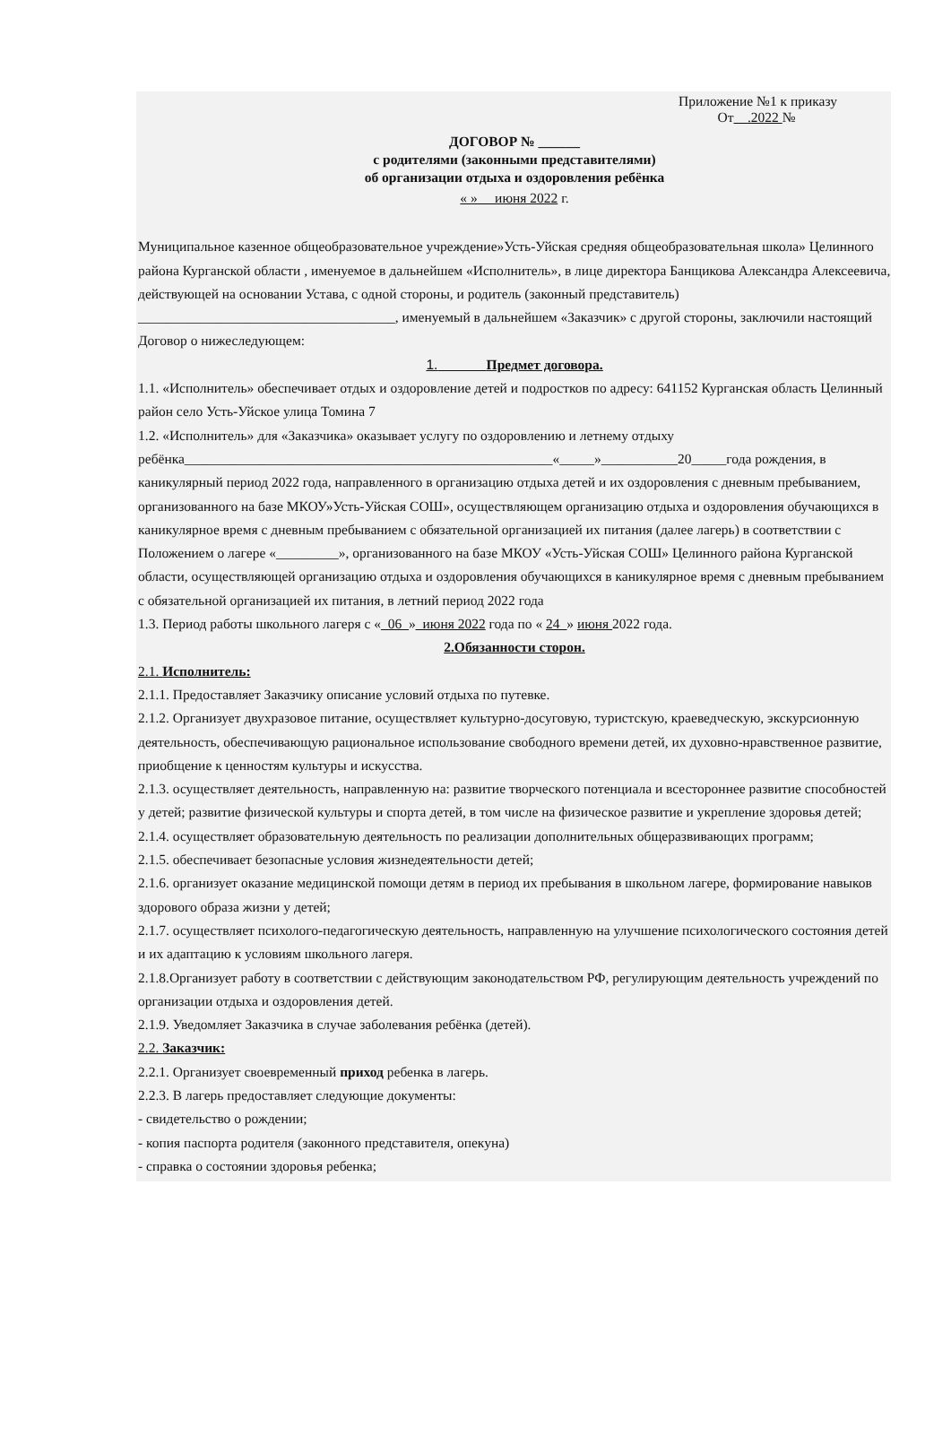Приложение №1 к приказу
От .2022 №
ДОГОВОР № ______
с родителями (законными представителями)
об организации отдыха и оздоровления ребёнка
« » __июня 2022 г.
Муниципальное казенное общеобразовательное учреждение»Усть-Уйская средняя общеобразовательная школа» Целинного района Курганской области , именуемое в дальнейшем «Исполнитель», в лице директора Банщикова Александра Алексеевича, действующей на основании Устава, с одной стороны, и родитель (законный представитель) _____________________________________, именуемый в дальнейшем «Заказчик» с другой стороны, заключили настоящий Договор о нижеследующем:
1. Предмет договора.
1.1. «Исполнитель» обеспечивает отдых и оздоровление детей и подростков по адресу: 641152 Курганская область Целинный район село Усть-Уйское улица Томина 7
1.2. «Исполнитель» для «Заказчика» оказывает услугу по оздоровлению и летнему отдыху ребёнка_____________________________________________________«_____»___________20_____года рождения, в каникулярный период 2022 года, направленного в организацию отдыха детей и их оздоровления с дневным пребыванием, организованного на базе МКОУ»Усть-Уйская СОШ», осуществляющем организацию отдыха и оздоровления обучающихся в каникулярное время с дневным пребыванием с обязательной организацией их питания (далее лагерь) в соответствии с Положением о лагере «_________», организованного на базе МКОУ «Усть-Уйская СОШ» Целинного района Курганской области, осуществляющей организацию отдыха и оздоровления обучающихся в каникулярное время с дневным пребыванием с обязательной организацией их питания, в летний период 2022 года
1.3. Период работы школьного лагеря с «_06_»_июня 2022 года по « 24_» июня 2022 года.
2.Обязанности сторон.
2.1. Исполнитель:
2.1.1. Предоставляет Заказчику описание условий отдыха по путевке.
2.1.2. Организует двухразовое питание, осуществляет культурно-досуговую, туристскую, краеведческую, экскурсионную деятельность, обеспечивающую рациональное использование свободного времени детей, их духовно-нравственное развитие, приобщение к ценностям культуры и искусства.
2.1.3. осуществляет деятельность, направленную на: развитие творческого потенциала и всестороннее развитие способностей у детей; развитие физической культуры и спорта детей, в том числе на физическое развитие и укрепление здоровья детей;
2.1.4. осуществляет образовательную деятельность по реализации дополнительных общеразвивающих программ;
2.1.5. обеспечивает безопасные условия жизнедеятельности детей;
2.1.6. организует оказание медицинской помощи детям в период их пребывания в школьном лагере, формирование навыков здорового образа жизни у детей;
2.1.7. осуществляет психолого-педагогическую деятельность, направленную на улучшение психологического состояния детей и их адаптацию к условиям школьного лагеря.
2.1.8.Организует работу в соответствии с действующим законодательством РФ, регулирующим деятельность учреждений по организации отдыха и оздоровления детей.
2.1.9. Уведомляет Заказчика в случае заболевания ребёнка (детей).
2.2. Заказчик:
2.2.1. Организует своевременный приход ребенка в лагерь.
2.2.3. В лагерь предоставляет следующие документы:
- свидетельство о рождении;
- копия паспорта родителя (законного представителя, опекуна)
- справка о состоянии здоровья ребенка;